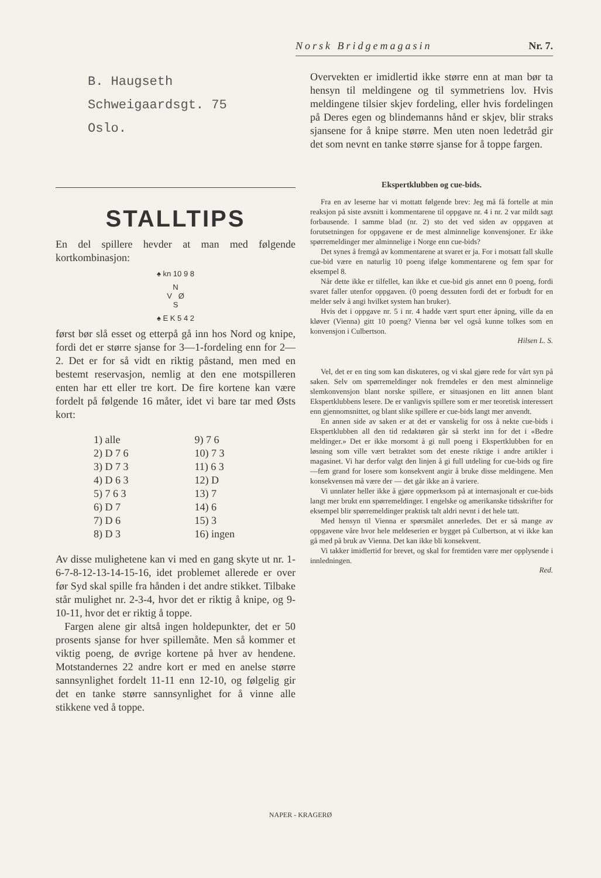Norsk Bridgemagasin Nr. 7.
B. Haugseth
Schweigaardsgt. 75
Oslo.
STALLTIPS
En del spillere hevder at man med følgende kortkombinasjon:
♠ kn 10 9 8
N
V Ø
S
♠ E K 5 4 2
først bør slå esset og etterpå gå inn hos Nord og knipe, fordi det er større sjanse for 3—1-fordeling enn for 2—2. Det er for så vidt en riktig påstand, men med en bestemt reservasjon, nemlig at den ene motspilleren enten har ett eller tre kort. De fire kortene kan være fordelt på følgende 16 måter, idet vi bare tar med Østs kort:
1) alle 9) 7 6 2) D 7 6 10) 7 3 3) D 7 3 11) 6 3 4) D 6 3 12) D 5) 7 6 3 13) 7 6) D 7 14) 6 7) D 6 15) 3 8) D 3 16) ingen
Av disse mulighetene kan vi med en gang skyte ut nr. 1-6-7-8-12-13-14-15-16, idet problemet allerede er over før Syd skal spille fra hånden i det andre stikket. Tilbake står mulighet nr. 2-3-4, hvor det er riktig å knipe, og 9-10-11, hvor det er riktig å toppe.
Fargen alene gir altså ingen holdepunkter, det er 50 prosents sjanse for hver spillemåte. Men så kommer et viktig poeng, de øvrige kortene på hver av hendene. Motstandernes 22 andre kort er med en anelse større sannsynlighet fordelt 11-11 enn 12-10, og følgelig gir det en tanke større sannsynlighet for å vinne alle stikkene ved å toppe.
Overvekten er imidlertid ikke større enn at man bør ta hensyn til meldingene og til symmetriens lov. Hvis meldingene tilsier skjev fordeling, eller hvis fordelingen på Deres egen og blindemanns hånd er skjev, blir straks sjansene for å knipe større. Men uten noen ledetråd gir det som nevnt en tanke større sjanse for å toppe fargen.
Ekspertklubben og cue-bids.
Fra en av leserne har vi mottatt følgende brev: Jeg må få fortelle at min reaksjon på siste avsnitt i kommentarene til oppgave nr. 4 i nr. 2 var mildt sagt forbausende. I samme blad (nr. 2) sto det ved siden av oppgaven at forutsetningen for oppgavene er de mest alminnelige konvensjoner. Er ikke spørremeldinger mer alminnelige i Norge enn cue-bids?
Det synes å fremgå av kommentarene at svaret er ja. For i motsatt fall skulle cue-bid være en naturlig 10 poeng ifølge kommentarene og fem spar for eksempel 8.
Når dette ikke er tilfellet, kan ikke et cue-bid gis annet enn 0 poeng, fordi svaret faller utenfor oppgaven. (0 poeng dessuten fordi det er forbudt for en melder selv å angi hvilket system han bruker).
Hvis det i oppgave nr. 5 i nr. 4 hadde vært spurt etter åpning, ville da en kløver (Vienna) gitt 10 poeng? Vienna bør vel også kunne tolkes som en konvensjon i Culbertson.
Hilsen L. S.
Vel, det er en ting som kan diskuteres, og vi skal gjøre rede for vårt syn på saken. Selv om spørremeldinger nok fremdeles er den mest alminnelige slemkonvensjon blant norske spillere, er situasjonen en litt annen blant Ekspertklubbens lesere. De er vanligvis spillere som er mer teoretisk interessert enn gjennomsnittet, og blant slike spillere er cue-bids langt mer anvendt.
En annen side av saken er at det er vanskelig for oss å nekte cue-bids i Ekspertklubben all den tid redaktøren går så sterkt inn for det i «Bedre meldinger.» Det er ikke morsomt å gi null poeng i Ekspertklubben for en løsning som ville vært betraktet som det eneste riktige i andre artikler i magasinet. Vi har derfor valgt den linjen å gi full utdeling for cue-bids og fire—fem grand for losere som konsekvent angir å bruke disse meldingene. Men konsekvensen må være der — det går ikke an å variere.
Vi unnlater heller ikke å gjøre oppmerksom på at internasjonalt er cue-bids langt mer brukt enn spørremeldinger. I engelske og amerikanske tidsskrifter for eksempel blir spørremeldinger praktisk talt aldri nevnt i det hele tatt.
Med hensyn til Vienna er spørsmålet annerledes. Det er så mange av oppgavene våre hvor hele meldeserien er bygget på Culbertson, at vi ikke kan gå med på bruk av Vienna. Det kan ikke bli konsekvent.
Vi takker imidlertid for brevet, og skal for fremtiden være mer opplysende i innledningen.
Red.
NAPER - KRAGERØ